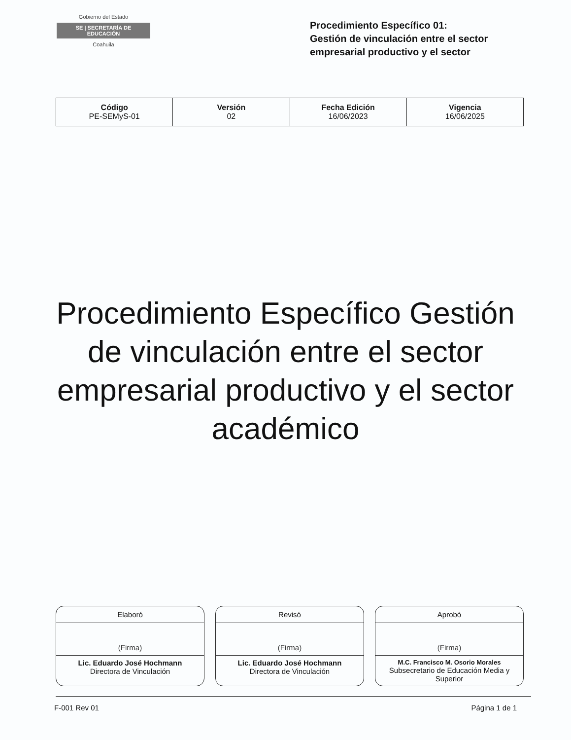Gobierno del Estado
SE | SECRETARÍA DE EDUCACIÓN
Coahuila
Procedimiento Específico 01:
Gestión de vinculación entre el sector empresarial productivo y el sector
| Código PE-SEMyS-01 | Versión 02 | Fecha Edición 16/06/2023 | Vigencia 16/06/2025 |
Procedimiento Específico Gestión de vinculación entre el sector empresarial productivo y el sector académico
Elaboró
(Firma)
Lic. Eduardo José Hochmann
Directora de Vinculación
Revisó
(Firma)
Lic. Eduardo José Hochmann
Directora de Vinculación
Aprobó
(Firma)
M.C. Francisco M. Osorio Morales
Subsecretario de Educación Media y Superior
F-001 Rev 01 Página 1 de 1